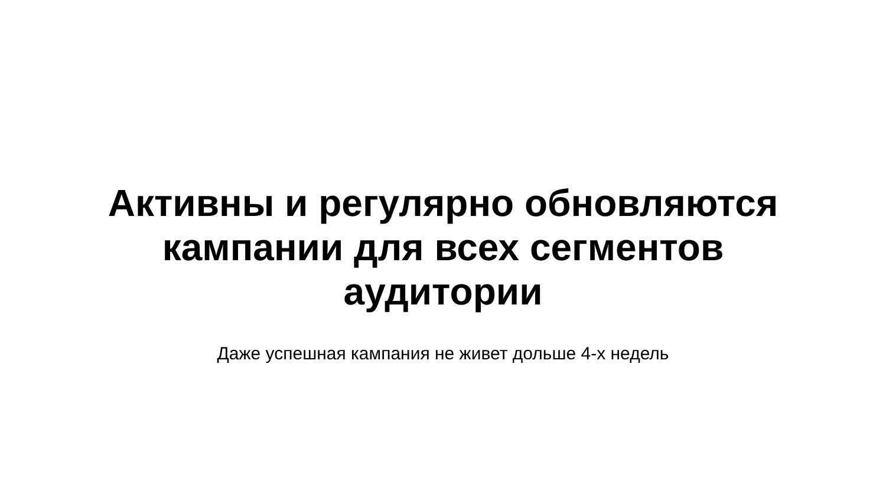Активны и регулярно обновляются кампании для всех сегментов аудитории
Даже успешная кампания не живет дольше 4-х недель